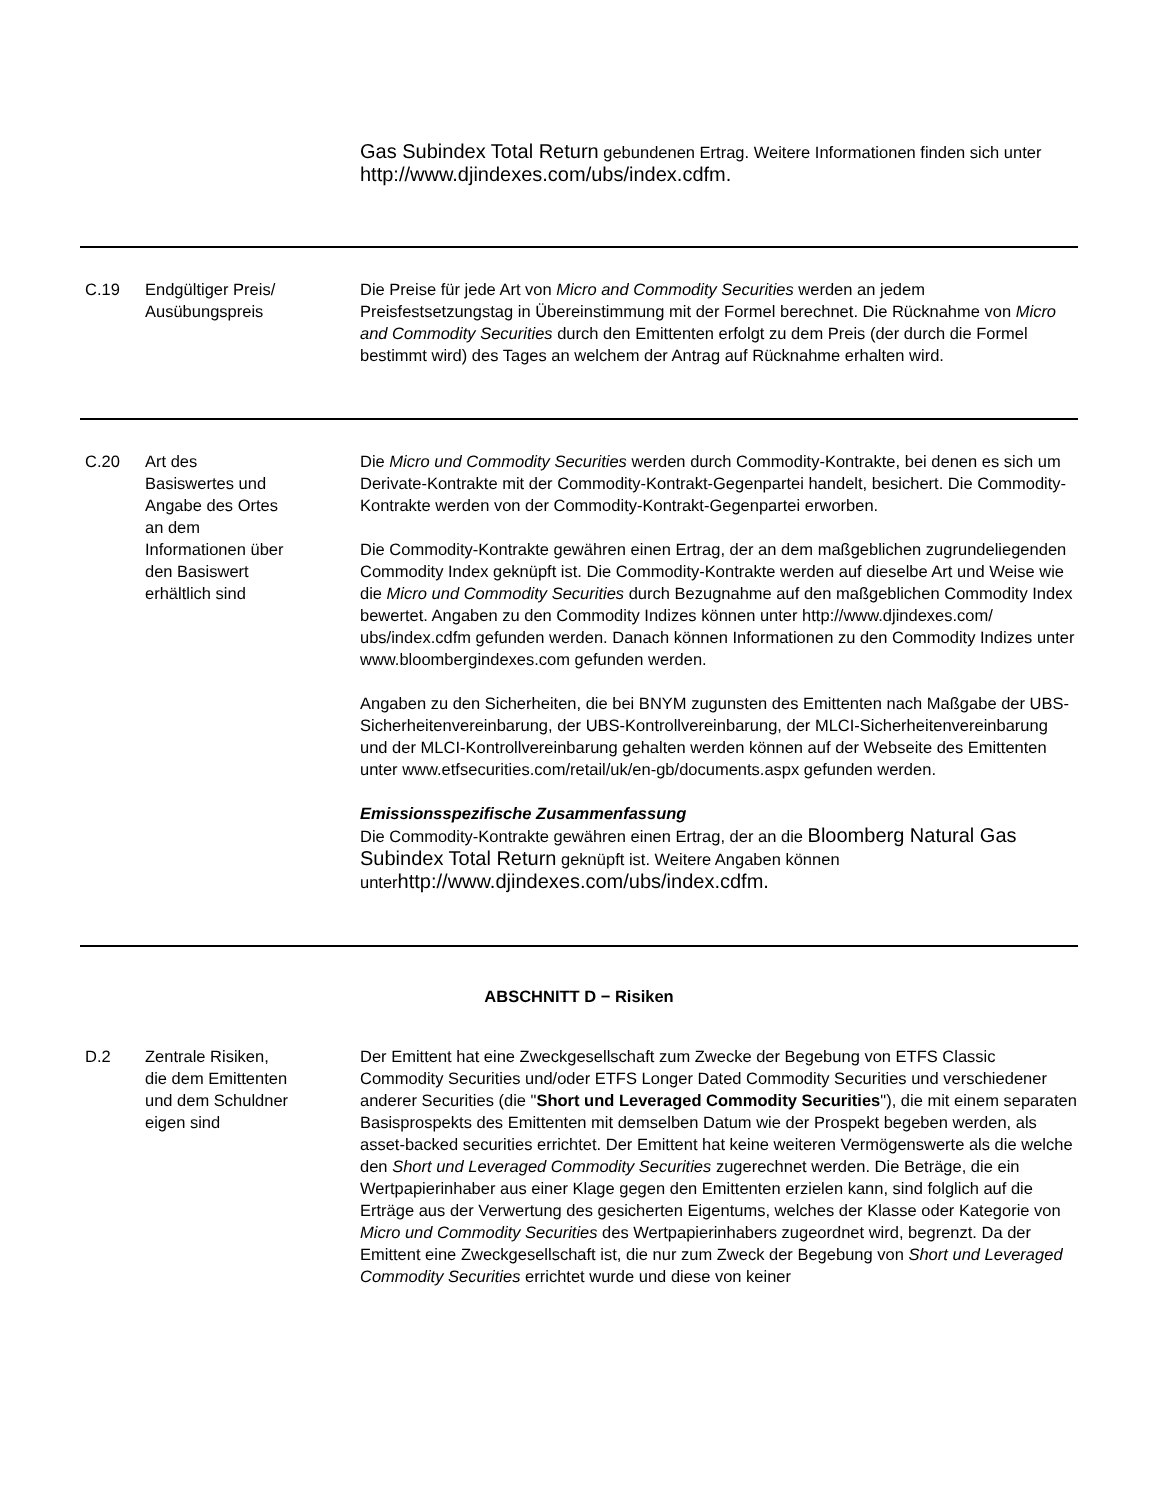Gas Subindex Total Return gebundenen Ertrag. Weitere Informationen finden sich unter http://www.djindexes.com/ubs/index.cdfm.
| C.19 | Endgültiger Preis/ Ausübungspreis | Die Preise für jede Art von Micro and Commodity Securities werden an jedem Preisfestsetzungstag in Übereinstimmung mit der Formel berechnet. Die Rücknahme von Micro and Commodity Securities durch den Emittenten erfolgt zu dem Preis (der durch die Formel bestimmt wird) des Tages an welchem der Antrag auf Rücknahme erhalten wird. |
| C.20 | Art des Basiswertes und Angabe des Ortes an dem Informationen über den Basiswert erhältlich sind | Die Micro und Commodity Securities werden durch Commodity-Kontrakte, bei denen es sich um Derivate-Kontrakte mit der Commodity-Kontrakt-Gegenpartei handelt, besichert. Die Commodity-Kontrakte werden von der Commodity-Kontrakt-Gegenpartei erworben. Die Commodity-Kontrakte gewähren einen Ertrag, der an dem maßgeblichen zugrundeliegenden Commodity Index geknüpft ist. Die Commodity-Kontrakte werden auf dieselbe Art und Weise wie die Micro und Commodity Securities durch Bezugnahme auf den maßgeblichen Commodity Index bewertet. Angaben zu den Commodity Indizes können unter http://www.djindexes.com/ ubs/index.cdfm gefunden werden. Danach können Informationen zu den Commodity Indizes unter www.bloombergindexes.com gefunden werden. Angaben zu den Sicherheiten, die bei BNYM zugunsten des Emittenten nach Maßgabe der UBS-Sicherheitenvereinbarung, der UBS-Kontrollvereinbarung, der MLCI-Sicherheitenvereinbarung und der MLCI-Kontrollvereinbarung gehalten werden können auf der Webseite des Emittenten unter www.etfsecurities.com/retail/uk/en-gb/documents.aspx gefunden werden. Emissionsspezifische Zusammenfassung Die Commodity-Kontrakte gewähren einen Ertrag, der an die Bloomberg Natural Gas Subindex Total Return geknüpft ist. Weitere Angaben können unter http://www.djindexes.com/ubs/index.cdfm. |
ABSCHNITT D − Risiken
| D.2 | Zentrale Risiken, die dem Emittenten und dem Schuldner eigen sind | Der Emittent hat eine Zweckgesellschaft zum Zwecke der Begebung von ETFS Classic Commodity Securities und/oder ETFS Longer Dated Commodity Securities und verschiedener anderer Securities (die " Short und Leveraged Commodity Securities "), die mit einem separaten Basisprospekts des Emittenten mit demselben Datum wie der Prospekt begeben werden, als asset-backed securities errichtet. Der Emittent hat keine weiteren Vermögenswerte als die welche den Short und Leveraged Commodity Securities zugerechnet werden. Die Beträge, die ein Wertpapierinhaber aus einer Klage gegen den Emittenten erzielen kann, sind folglich auf die Erträge aus der Verwertung des gesicherten Eigentums, welches der Klasse oder Kategorie von Micro und Commodity Securities des Wertpapierinhabers zugeordnet wird, begrenzt. Da der Emittent eine Zweckgesellschaft ist, die nur zum Zweck der Begebung von Short und Leveraged Commodity Securities errichtet wurde und diese von keiner |